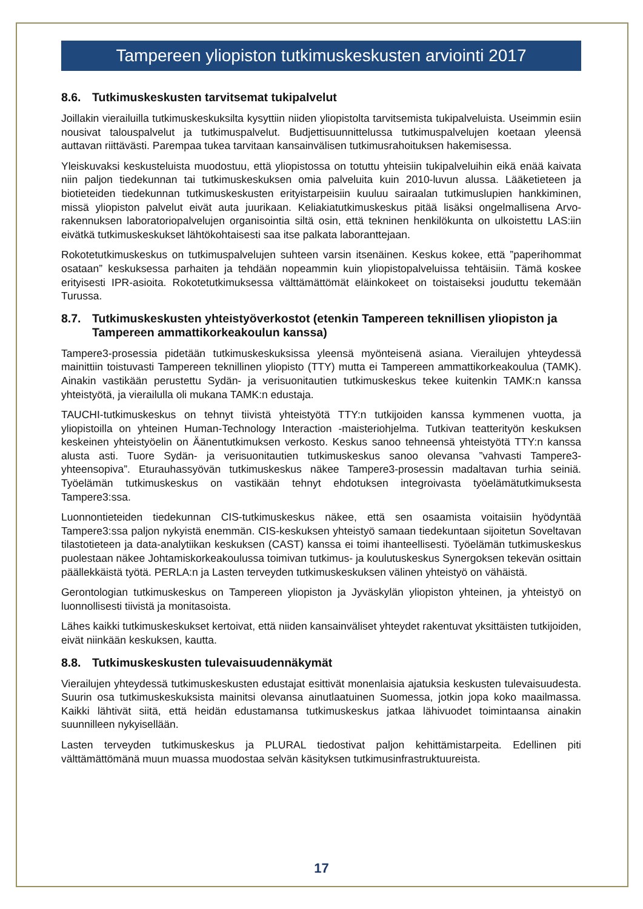Tampereen yliopiston tutkimuskeskusten arviointi 2017
8.6. Tutkimuskeskusten tarvitsemat tukipalvelut
Joillakin vierailuilla tutkimuskeskuksilta kysyttiin niiden yliopistolta tarvitsemista tukipalveluista. Useimmin esiin nousivat talouspalvelut ja tutkimuspalvelut. Budjettisuunnittelussa tutkimuspalvelujen koetaan yleensä auttavan riittävästi. Parempaa tukea tarvitaan kansainvälisen tutkimusrahoituksen hakemisessa.
Yleiskuvaksi keskusteluista muodostuu, että yliopistossa on totuttu yhteisiin tukipalveluihin eikä enää kaivata niin paljon tiedekunnan tai tutkimuskeskuksen omia palveluita kuin 2010-luvun alussa. Lääketieteen ja biotieteiden tiedekunnan tutkimuskeskusten erityistarpeisiin kuuluu sairaalan tutkimuslupien hankkiminen, missä yliopiston palvelut eivät auta juurikaan. Keliakiatutkimuskeskus pitää lisäksi ongelmallisena Arvo-rakennuksen laboratoriopalvelujen organisointia siltä osin, että tekninen henkilökunta on ulkoistettu LAS:iin eivätkä tutkimuskeskukset lähtökohtaisesti saa itse palkata laboranttejaan.
Rokotetutkimuskeskus on tutkimuspalvelujen suhteen varsin itsenäinen. Keskus kokee, että ”paperihommat osataan” keskuksessa parhaiten ja tehdään nopeammin kuin yliopistopalveluissa tehtäisiin. Tämä koskee erityisesti IPR-asioita. Rokotetutkimuksessa välttämättömät eläinkokeet on toistaiseksi jouduttu tekemään Turussa.
8.7. Tutkimuskeskusten yhteistyöverkostot (etenkin Tampereen teknillisen yliopiston ja Tampereen ammattikorkeakoulun kanssa)
Tampere3-prosessia pidetään tutkimuskeskuksissa yleensä myönteisenä asiana. Vierailujen yhteydessä mainittiin toistuvasti Tampereen teknillinen yliopisto (TTY) mutta ei Tampereen ammattikorkeakoulua (TAMK). Ainakin vastikään perustettu Sydän- ja verisuonitautien tutkimuskeskus tekee kuitenkin TAMK:n kanssa yhteistyötä, ja vierailulla oli mukana TAMK:n edustaja.
TAUCHI-tutkimuskeskus on tehnyt tiivistä yhteistyötä TTY:n tutkijoiden kanssa kymmenen vuotta, ja yliopistoilla on yhteinen Human-Technology Interaction -maisteriohjelma. Tutkivan teatterityön keskuksen keskeinen yhteistyöelin on Äänentutkimuksen verkosto. Keskus sanoo tehneensä yhteistyötä TTY:n kanssa alusta asti. Tuore Sydän- ja verisuonitautien tutkimuskeskus sanoo olevansa ”vahvasti Tampere3-yhteensopiva”. Eturauhassyövän tutkimuskeskus näkee Tampere3-prosessin madaltavan turhia seiniä. Työelämän tutkimuskeskus on vastikään tehnyt ehdotuksen integroivasta työelämätutkimuksesta Tampere3:ssa.
Luonnontieteiden tiedekunnan CIS-tutkimuskeskus näkee, että sen osaamista voitaisiin hyödyntää Tampere3:ssa paljon nykyistä enemmän. CIS-keskuksen yhteistyö samaan tiedekuntaan sijoitetun Soveltavan tilastotieteen ja data-analytiikan keskuksen (CAST) kanssa ei toimi ihanteellisesti. Työelämän tutkimuskeskus puolestaan näkee Johtamiskorkeakoulussa toimivan tutkimus- ja koulutuskeskus Synergoksen tekevän osittain päällekkäistä työtä. PERLA:n ja Lasten terveyden tutkimuskeskuksen välinen yhteistyö on vähäistä.
Gerontologian tutkimuskeskus on Tampereen yliopiston ja Jyväskylän yliopiston yhteinen, ja yhteistyö on luonnollisesti tiivistä ja monitasoista.
Lähes kaikki tutkimuskeskukset kertoivat, että niiden kansainväliset yhteydet rakentuvat yksittäisten tutkijoiden, eivät niinkään keskuksen, kautta.
8.8. Tutkimuskeskusten tulevaisuudennäkymät
Vierailujen yhteydessä tutkimuskeskusten edustajat esittivät monenlaisia ajatuksia keskusten tulevaisuudesta. Suurin osa tutkimuskeskuksista mainitsi olevansa ainutlaatuinen Suomessa, jotkin jopa koko maailmassa. Kaikki lähtivät siitä, että heidän edustamansa tutkimuskeskus jatkaa lähivuodet toimintaansa ainakin suunnilleen nykyisellään.
Lasten terveyden tutkimuskeskus ja PLURAL tiedostivat paljon kehittämistarpeita. Edellinen piti välttämättömänä muun muassa muodostaa selvän käsityksen tutkimusinfrastruktuureista.
17